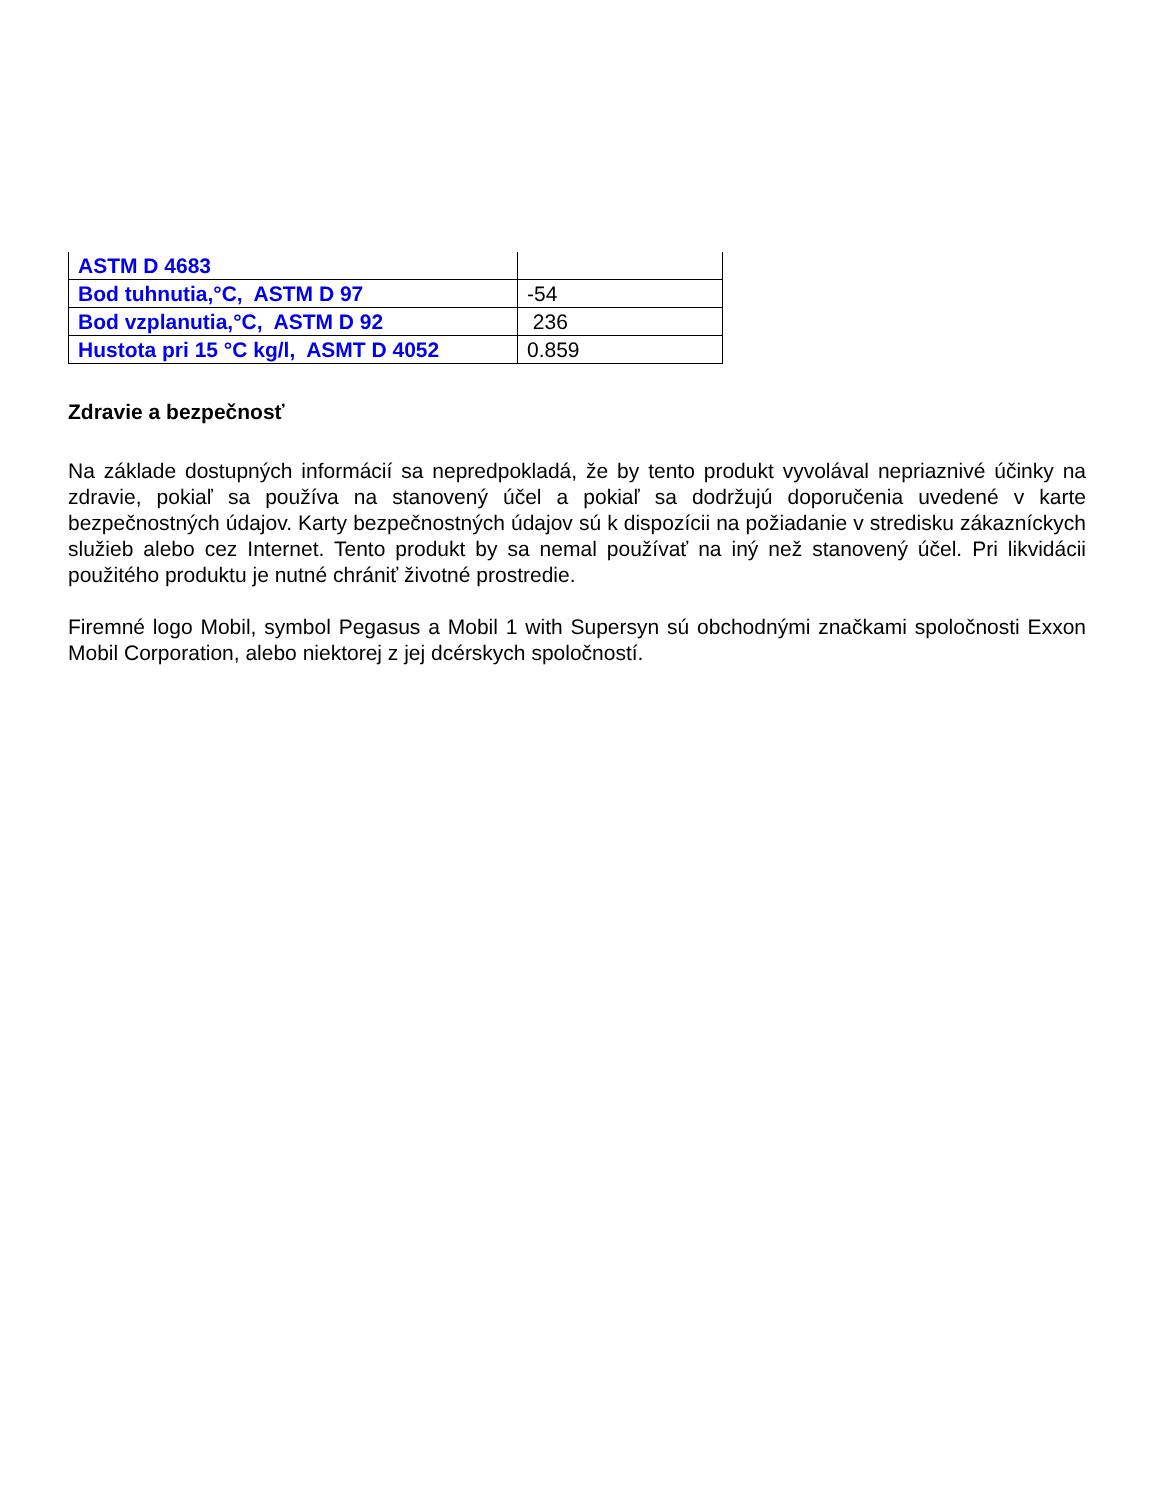| ASTM D 4683 | |
| Bod tuhnutia,°C, ASTM D 97 | -54 |
| Bod vzplanutia,°C, ASTM D 92 | 236 |
| Hustota pri 15 °C kg/l, ASMT D 4052 | 0.859 |
Zdravie a bezpečnosť
Na základe dostupných informácií sa nepredpokladá, že by tento produkt vyvolával nepriaznivé účinky na zdravie, pokiaľ sa používa na stanovený účel a pokiaľ sa dodržujú doporučenia uvedené v karte bezpečnostných údajov. Karty bezpečnostných údajov sú k dispozícii na požiadanie v stredisku zákazníckych služieb alebo cez Internet. Tento produkt by sa nemal používať na iný než stanovený účel. Pri likvidácii použitého produktu je nutné chrániť životné prostredie.
Firemné logo Mobil, symbol Pegasus a Mobil 1 with Supersyn sú obchodnými značkami spoločnosti Exxon Mobil Corporation, alebo niektorej z jej dcérskych spoločností.